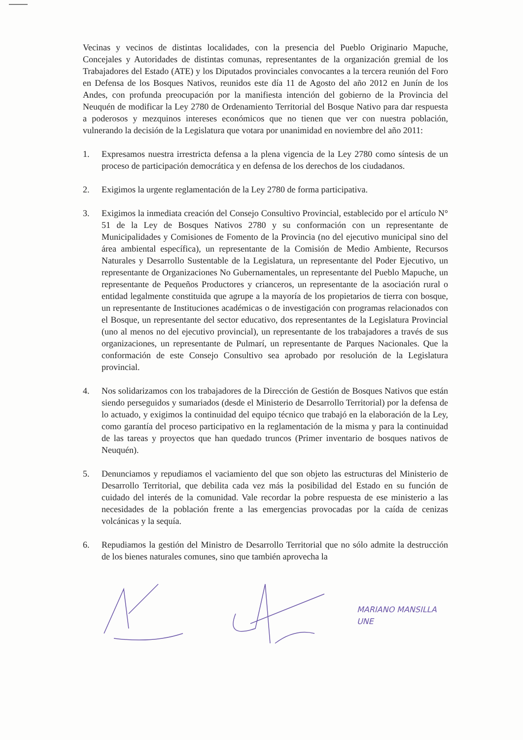Vecinas y vecinos de distintas localidades, con la presencia del Pueblo Originario Mapuche, Concejales y Autoridades de distintas comunas, representantes de la organización gremial de los Trabajadores del Estado (ATE) y los Diputados provinciales convocantes a la tercera reunión del Foro en Defensa de los Bosques Nativos, reunidos este día 11 de Agosto del año 2012 en Junín de los Andes, con profunda preocupación por la manifiesta intención del gobierno de la Provincia del Neuquén de modificar la Ley 2780 de Ordenamiento Territorial del Bosque Nativo para dar respuesta a poderosos y mezquinos intereses económicos que no tienen que ver con nuestra población, vulnerando la decisión de la Legislatura que votara por unanimidad en noviembre del año 2011:
1. Expresamos nuestra irrestricta defensa a la plena vigencia de la Ley 2780 como síntesis de un proceso de participación democrática y en defensa de los derechos de los ciudadanos.
2. Exigimos la urgente reglamentación de la Ley 2780 de forma participativa.
3. Exigimos la inmediata creación del Consejo Consultivo Provincial, establecido por el artículo N° 51 de la Ley de Bosques Nativos 2780 y su conformación con un representante de Municipalidades y Comisiones de Fomento de la Provincia (no del ejecutivo municipal sino del área ambiental específica), un representante de la Comisión de Medio Ambiente, Recursos Naturales y Desarrollo Sustentable de la Legislatura, un representante del Poder Ejecutivo, un representante de Organizaciones No Gubernamentales, un representante del Pueblo Mapuche, un representante de Pequeños Productores y crianceros, un representante de la asociación rural o entidad legalmente constituida que agrupe a la mayoría de los propietarios de tierra con bosque, un representante de Instituciones académicas o de investigación con programas relacionados con el Bosque, un representante del sector educativo, dos representantes de la Legislatura Provincial (uno al menos no del ejecutivo provincial), un representante de los trabajadores a través de sus organizaciones, un representante de Pulmarí, un representante de Parques Nacionales. Que la conformación de este Consejo Consultivo sea aprobado por resolución de la Legislatura provincial.
4. Nos solidarizamos con los trabajadores de la Dirección de Gestión de Bosques Nativos que están siendo perseguidos y sumariados (desde el Ministerio de Desarrollo Territorial) por la defensa de lo actuado, y exigimos la continuidad del equipo técnico que trabajó en la elaboración de la Ley, como garantía del proceso participativo en la reglamentación de la misma y para la continuidad de las tareas y proyectos que han quedado truncos (Primer inventario de bosques nativos de Neuquén).
5. Denunciamos y repudiamos el vaciamiento del que son objeto las estructuras del Ministerio de Desarrollo Territorial, que debilita cada vez más la posibilidad del Estado en su función de cuidado del interés de la comunidad. Vale recordar la pobre respuesta de ese ministerio a las necesidades de la población frente a las emergencias provocadas por la caída de cenizas volcánicas y la sequía.
6. Repudiamos la gestión del Ministro de Desarrollo Territorial que no sólo admite la destrucción de los bienes naturales comunes, sino que también aprovecha la
MARIANO MANSILLA
UNE